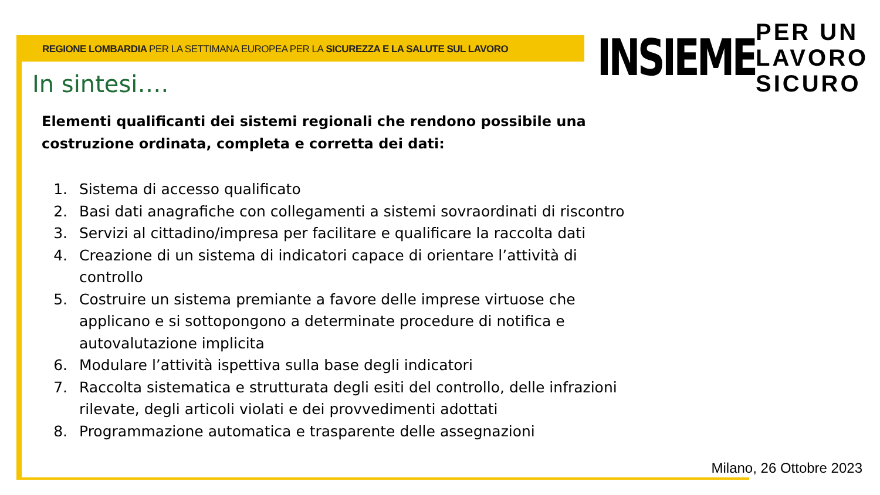REGIONE LOMBARDIA PER LA SETTIMANA EUROPEA PER LA SICUREZZA E LA SALUTE SUL LAVORO
INSIEME
PER UN
LAVORO
SICURO
In sintesi….
Elementi qualificanti dei sistemi regionali che rendono possibile una costruzione ordinata, completa e corretta dei dati:
1. Sistema di accesso qualificato
2. Basi dati anagrafiche con collegamenti a sistemi sovraordinati di riscontro
3. Servizi al cittadino/impresa per facilitare e qualificare la raccolta dati
4. Creazione di un sistema di indicatori capace di orientare l’attività di controllo
5. Costruire un sistema premiante a favore delle imprese virtuose che applicano e si sottopongono a determinate procedure di notifica e autovalutazione implicita
6. Modulare l’attività ispettiva sulla base degli indicatori
7. Raccolta sistematica e strutturata degli esiti del controllo, delle infrazioni rilevate, degli articoli violati e dei provvedimenti adottati
8. Programmazione automatica e trasparente delle assegnazioni
Milano, 26 Ottobre 2023